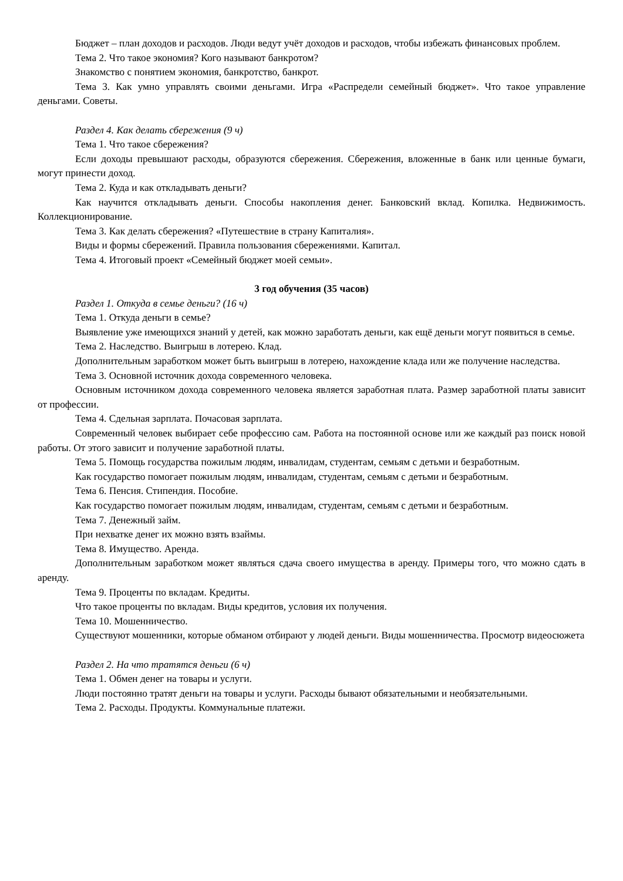Бюджет – план доходов и расходов. Люди ведут учёт доходов и расходов, чтобы избежать финансовых проблем.
Тема 2. Что такое экономия? Кого называют банкротом?
Знакомство с понятием экономия, банкротство, банкрот.
Тема 3. Как умно управлять своими деньгами. Игра «Распредели семейный бюджет». Что такое управление деньгами. Советы.
Раздел 4. Как делать сбережения (9 ч)
Тема 1. Что такое сбережения?
Если доходы превышают расходы, образуются сбережения. Сбережения, вложенные в банк или ценные бумаги, могут принести доход.
Тема 2. Куда и как откладывать деньги?
Как научится откладывать деньги. Способы накопления денег. Банковский вклад. Копилка. Недвижимость. Коллекционирование.
Тема 3. Как делать сбережения? «Путешествие в страну Капиталия».
Виды и формы сбережений. Правила пользования сбережениями. Капитал.
Тема 4. Итоговый проект «Семейный бюджет моей семьи».
3 год обучения (35 часов)
Раздел 1. Откуда в семье деньги? (16 ч)
Тема 1. Откуда деньги в семье?
Выявление уже имеющихся знаний у детей, как можно заработать деньги, как ещё деньги могут появиться в семье.
Тема 2. Наследство. Выигрыш в лотерею. Клад.
Дополнительным заработком может быть выигрыш в лотерею, нахождение клада или же получение наследства.
Тема 3. Основной источник дохода современного человека.
Основным источником дохода современного человека является заработная плата. Размер заработной платы зависит от профессии.
Тема 4. Сдельная зарплата. Почасовая зарплата.
Современный человек выбирает себе профессию сам. Работа на постоянной основе или же каждый раз поиск новой работы. От этого зависит и получение заработной платы.
Тема 5. Помощь государства пожилым людям, инвалидам, студентам, семьям с детьми и безработным.
Как государство помогает пожилым людям, инвалидам, студентам, семьям с детьми и безработным.
Тема 6. Пенсия. Стипендия. Пособие.
Как государство помогает пожилым людям, инвалидам, студентам, семьям с детьми и безработным.
Тема 7. Денежный займ.
При нехватке денег их можно взять взаймы.
Тема 8. Имущество. Аренда.
Дополнительным заработком может являться сдача своего имущества в аренду. Примеры того, что можно сдать в аренду.
Тема 9. Проценты по вкладам. Кредиты.
Что такое проценты по вкладам. Виды кредитов, условия их получения.
Тема 10. Мошенничество.
Существуют мошенники, которые обманом отбирают у людей деньги. Виды мошенничества. Просмотр видеосюжета
Раздел 2. На что тратятся деньги (6 ч)
Тема 1. Обмен денег на товары и услуги.
Люди постоянно тратят деньги на товары и услуги. Расходы бывают обязательными и необязательными.
Тема 2. Расходы. Продукты. Коммунальные платежи.